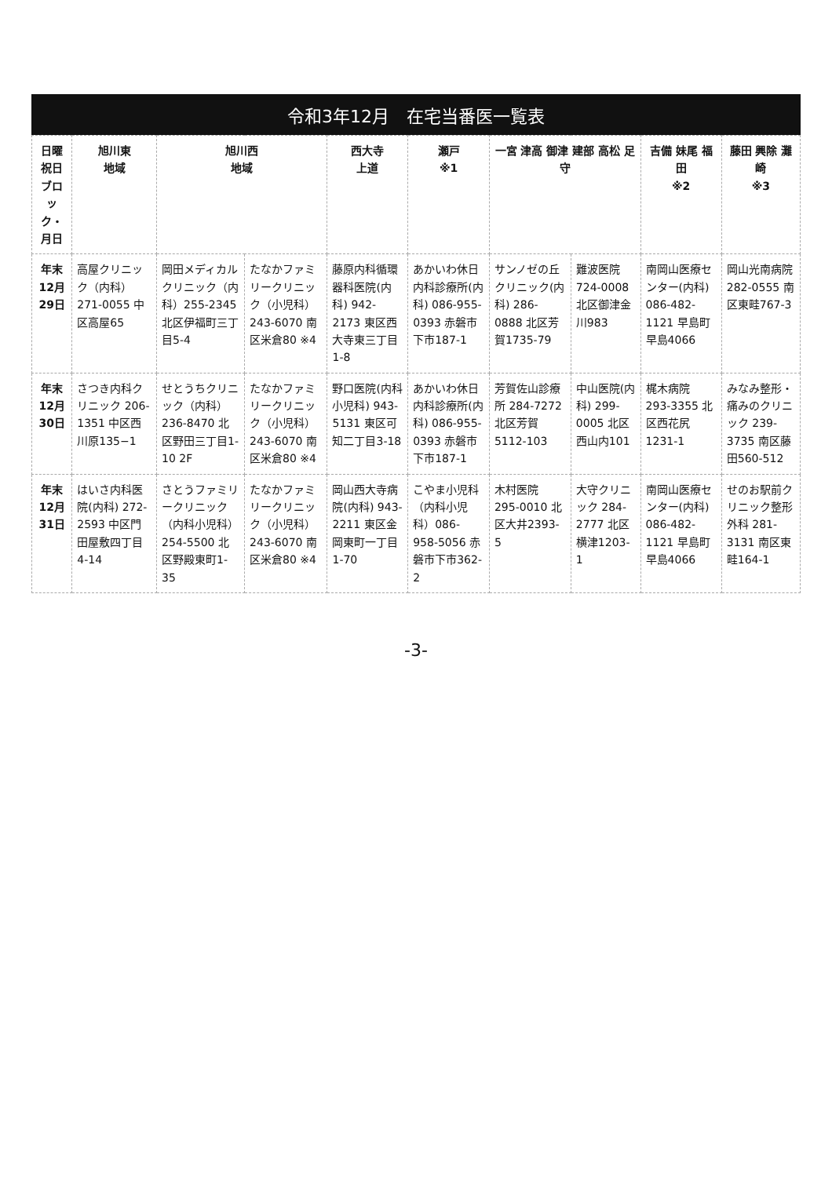令和3年12月　在宅当番医一覧表
| 日曜 祝日 ブロック・月日 | 旭川東 地域 | 旭川西 地域 | | 西大寺 上道 | 瀬戸 ※1 | 一宮 津高 御津 建部 高松 足守 | | 吉備 妹尾 福田 ※2 | 藤田 興除 灘崎 ※3 |
| --- | --- | --- | --- | --- | --- | --- | --- | --- | --- |
| 年末 12月29日 | 高屋クリニック（内科）271-0055 中区高屋65 | 岡田メディカルクリニック（内科）255-2345 北区伊福町三丁目5-4 | たなかファミリークリニック（小児科）243-6070 南区米倉80 ※4 | 藤原内科循環器科医院(内科) 942-2173 東区西大寺東三丁目1-8 | あかいわ休日内科診療所(内科) 086-955-0393 赤磐市下市187-1 | サンノゼの丘クリニック(内科) 286-0888 北区芳賀1735-79 | 難波医院 724-0008 北区御津金川983 | 南岡山医療センター(内科) 086-482-1121 早島町早島4066 | 岡山光南病院 282-0555 南区東畦767-3 |
| 年末 12月30日 | さつき内科クリニック 206-1351 中区西川原135−1 | せとうちクリニック（内科）236-8470 北区野田三丁目1-10 2F | たなかファミリークリニック（小児科）243-6070 南区米倉80 ※4 | 野口医院(内科小児科) 943-5131 東区可知二丁目3-18 | あかいわ休日内科診療所(内科) 086-955-0393 赤磐市下市187-1 | 芳賀佐山診療所 284-7272 北区芳賀5112-103 | 中山医院(内科) 299-0005 北区西山内101 | 梶木病院 293-3355 北区西花尻1231-1 | みなみ整形・痛みのクリニック 239-3735 南区藤田560-512 |
| 年末 12月31日 | はいさ内科医院(内科) 272-2593 中区門田屋敷四丁目4-14 | さとうファミリークリニック（内科小児科）254-5500 北区野殿東町1-35 | たなかファミリークリニック（小児科）243-6070 南区米倉80 ※4 | 岡山西大寺病院(内科) 943-2211 東区金岡東町一丁目1-70 | こやま小児科（内科小児科）086-958-5056 赤磐市下市362-2 | 木村医院 295-0010 北区大井2393-5 | 大守クリニック 284-2777 北区横津1203-1 | 南岡山医療センター(内科) 086-482-1121 早島町早島4066 | せのお駅前クリニック整形外科 281-3131 南区東畦164-1 |
-3-